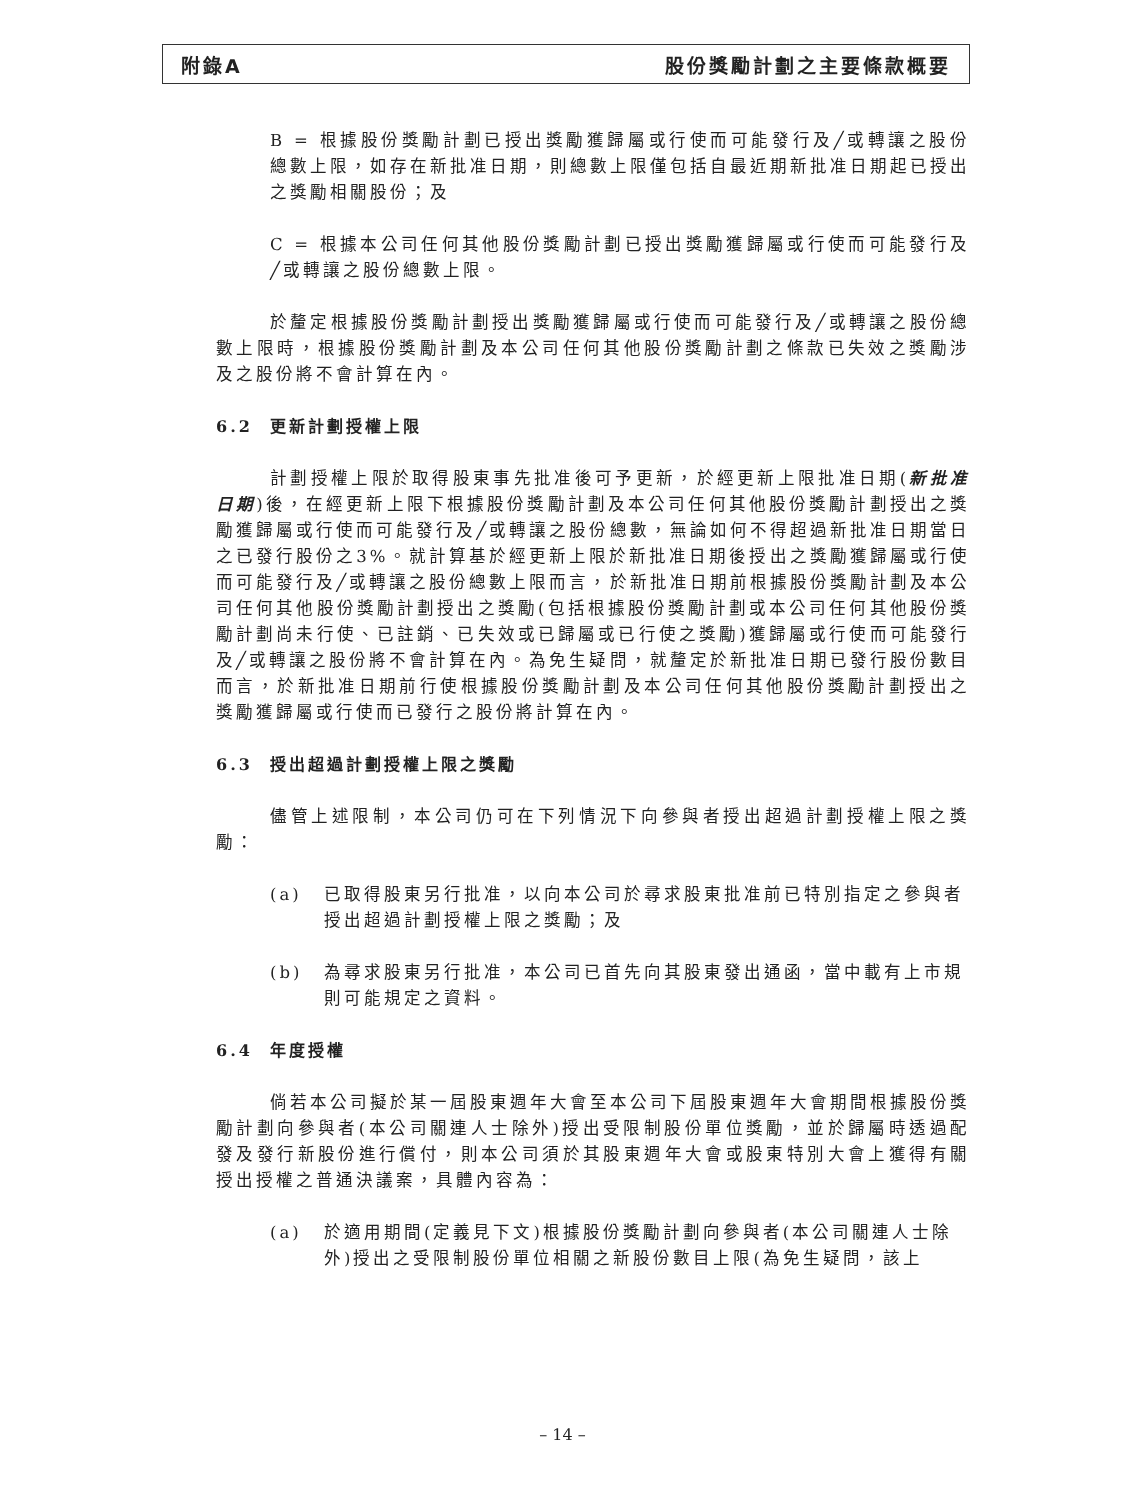附錄A 股份獎勵計劃之主要條款概要
B = 根據股份獎勵計劃已授出獎勵獲歸屬或行使而可能發行及╱或轉讓之股份總數上限，如存在新批准日期，則總數上限僅包括自最近期新批准日期起已授出之獎勵相關股份；及
C = 根據本公司任何其他股份獎勵計劃已授出獎勵獲歸屬或行使而可能發行及╱或轉讓之股份總數上限。
於釐定根據股份獎勵計劃授出獎勵獲歸屬或行使而可能發行及╱或轉讓之股份總數上限時，根據股份獎勵計劃及本公司任何其他股份獎勵計劃之條款已失效之獎勵涉及之股份將不會計算在內。
6.2 更新計劃授權上限
計劃授權上限於取得股東事先批准後可予更新，於經更新上限批准日期(新批准日期)後，在經更新上限下根據股份獎勵計劃及本公司任何其他股份獎勵計劃授出之獎勵獲歸屬或行使而可能發行及╱或轉讓之股份總數，無論如何不得超過新批准日期當日之已發行股份之3%。就計算基於經更新上限於新批准日期後授出之獎勵獲歸屬或行使而可能發行及╱或轉讓之股份總數上限而言，於新批准日期前根據股份獎勵計劃及本公司任何其他股份獎勵計劃授出之獎勵(包括根據股份獎勵計劃或本公司任何其他股份獎勵計劃尚未行使、已註銷、已失效或已歸屬或已行使之獎勵)獲歸屬或行使而可能發行及╱或轉讓之股份將不會計算在內。為免生疑問，就釐定於新批准日期已發行股份數目而言，於新批准日期前行使根據股份獎勵計劃及本公司任何其他股份獎勵計劃授出之獎勵獲歸屬或行使而已發行之股份將計算在內。
6.3 授出超過計劃授權上限之獎勵
儘管上述限制，本公司仍可在下列情況下向參與者授出超過計劃授權上限之獎勵：
(a) 已取得股東另行批准，以向本公司於尋求股東批准前已特別指定之參與者授出超過計劃授權上限之獎勵；及
(b) 為尋求股東另行批准，本公司已首先向其股東發出通函，當中載有上市規則可能規定之資料。
6.4 年度授權
倘若本公司擬於某一屆股東週年大會至本公司下屆股東週年大會期間根據股份獎勵計劃向參與者(本公司關連人士除外)授出受限制股份單位獎勵，並於歸屬時透過配發及發行新股份進行償付，則本公司須於其股東週年大會或股東特別大會上獲得有關授出授權之普通決議案，具體內容為：
(a) 於適用期間(定義見下文)根據股份獎勵計劃向參與者(本公司關連人士除外)授出之受限制股份單位相關之新股份數目上限(為免生疑問，該上
– 14 –